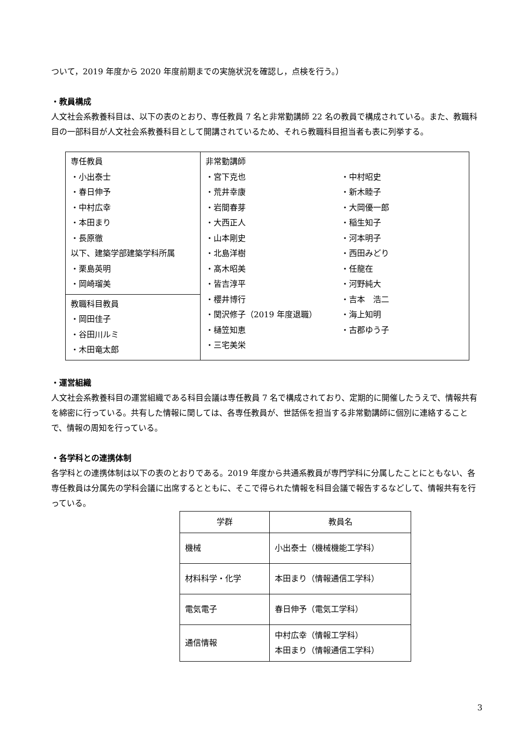ついて，2019 年度から 2020 年度前期までの実施状況を確認し，点検を行う。）
・教員構成
人文社会系教養科目は、以下の表のとおり、専任教員 7 名と非常勤講師 22 名の教員で構成されている。また、教職科目の一部科目が人文社会系教養科目として開講されているため、それら教職科目担当者も表に列挙する。
| 専任教員 ・小出泰士 ・春日伸予 ・中村広幸 ・本田まり ・長原徹 以下、建築学部建築学科所属 ・栗島英明 ・岡崎瑠美 | 非常勤講師 ・宮下克也 ・荒井幸康 ・岩間春芽 ・大西正人 ・山本剛史 ・北島洋樹 ・髙木昭美 ・皆吉淳平 ・櫻井博行 ・関沢修子（2019 年度退職） ・樋笠知恵 ・三宅美栄 | ・中村昭史 ・新木睦子 ・大岡優一郎 ・稲生知子 ・河本明子 ・西田みどり ・任龍在 ・河野純大 ・吉本 浩二 ・海上知明 ・古郡ゆう子 |
| 教職科目教員 ・岡田佳子 ・谷田川ルミ ・木田竜太郎 | | |
・運営組織
人文社会系教養科目の運営組織である科目会議は専任教員 7 名で構成されており、定期的に開催したうえで、情報共有を綿密に行っている。共有した情報に関しては、各専任教員が、世話係を担当する非常勤講師に個別に連絡することで、情報の周知を行っている。
・各学科との連携体制
各学科との連携体制は以下の表のとおりである。2019 年度から共通系教員が専門学科に分属したことにともない、各専任教員は分属先の学科会議に出席するとともに、そこで得られた情報を科目会議で報告するなどして、情報共有を行っている。
| 学群 | 教員名 |
| --- | --- |
| 機械 | 小出泰士（機械機能工学科） |
| 材料科学・化学 | 本田まり（情報通信工学科） |
| 電気電子 | 春日伸予（電気工学科） |
| 通信情報 | 中村広幸（情報工学科） 本田まり（情報通信工学科） |
3